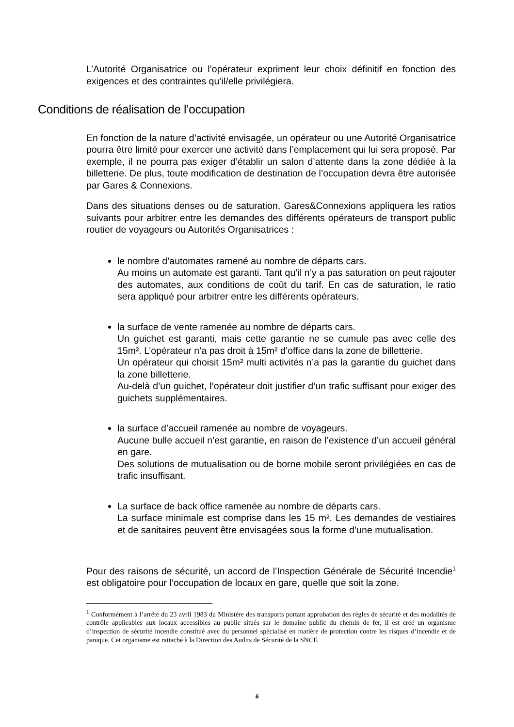L’Autorité Organisatrice ou l’opérateur expriment leur choix définitif en fonction des exigences et des contraintes qu’il/elle privilégiera.
Conditions de réalisation de l’occupation
En fonction de la nature d’activité envisagée, un opérateur ou une Autorité Organisatrice pourra être limité pour exercer une activité dans l’emplacement qui lui sera proposé. Par exemple, il ne pourra pas exiger d’établir un salon d’attente dans la zone dédiée à la billetterie. De plus, toute modification de destination de l’occupation devra être autorisée par Gares & Connexions.
Dans des situations denses ou de saturation, Gares&Connexions appliquera les ratios suivants pour arbitrer entre les demandes des différents opérateurs de transport public routier de voyageurs ou Autorités Organisatrices :
le nombre d’automates ramené au nombre de départs cars.
Au moins un automate est garanti. Tant qu’il n’y a pas saturation on peut rajouter des automates, aux conditions de coût du tarif. En cas de saturation, le ratio sera appliqué pour arbitrer entre les différents opérateurs.
la surface de vente ramenée au nombre de départs cars.
Un guichet est garanti, mais cette garantie ne se cumule pas avec celle des 15m². L’opérateur n’a pas droit à 15m² d’office dans la zone de billetterie.
Un opérateur qui choisit 15m² multi activités n’a pas la garantie du guichet dans la zone billetterie.
Au-delà d’un guichet, l’opérateur doit justifier d’un trafic suffisant pour exiger des guichets supplémentaires.
la surface d’accueil ramenée au nombre de voyageurs.
Aucune bulle accueil n’est garantie, en raison de l’existence d’un accueil général en gare.
Des solutions de mutualisation ou de borne mobile seront privilégiées en cas de trafic insuffisant.
La surface de back office ramenée au nombre de départs cars.
La surface minimale est comprise dans les 15 m². Les demandes de vestiaires et de sanitaires peuvent être envisagées sous la forme d’une mutualisation.
Pour des raisons de sécurité, un accord de l’Inspection Générale de Sécurité Incendie<sup>1</sup> est obligatoire pour l’occupation de locaux en gare, quelle que soit la zone.
<sup>1</sup> Conformément à l’arrêté du 23 avril 1983 du Ministère des transports portant approbation des règles de sécurité et des modalités de contrôle applicables aux locaux accessibles au public situés sur le domaine public du chemin de fer, il est créé un organisme d’inspection de sécurité incendie constitué avec du personnel spécialisé en matière de protection contre les risques d’incendie et de panique. Cet organisme est rattaché à la Direction des Audits de Sécurité de la SNCF.
6